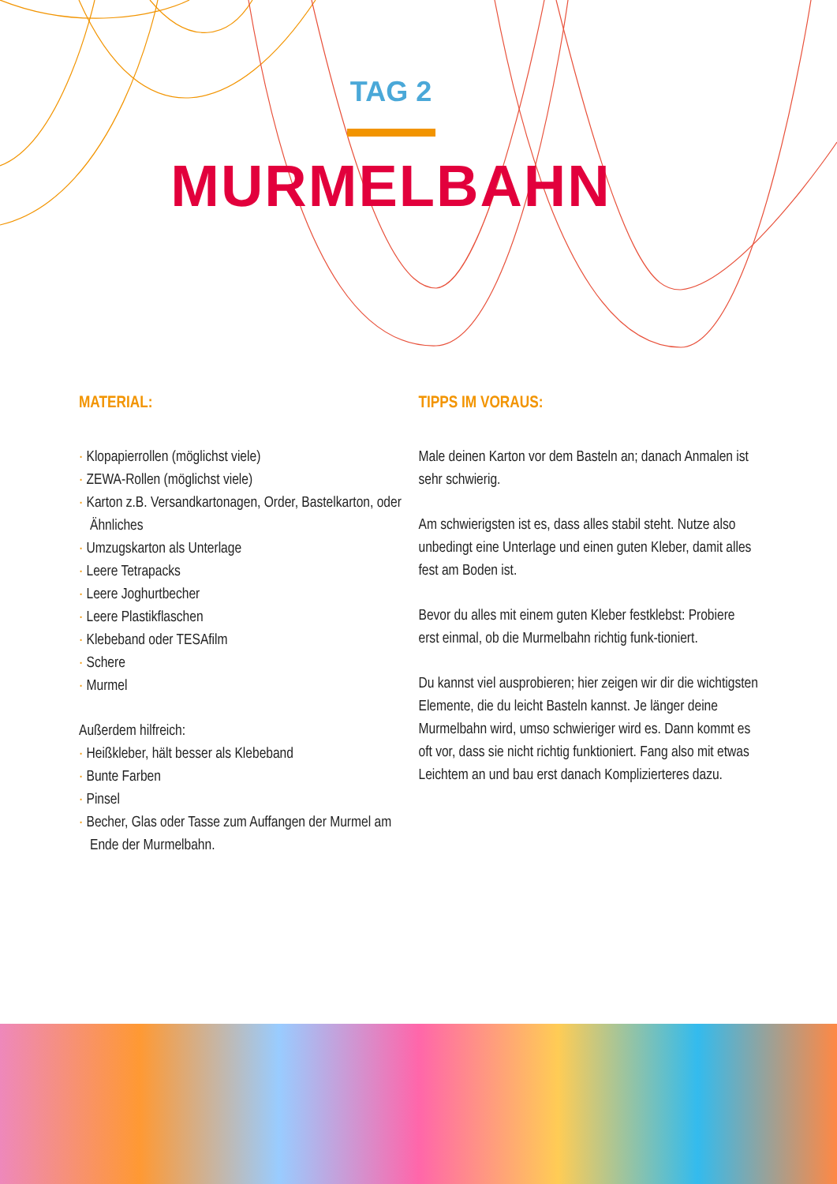TAG 2
MURMELBAHN
MATERIAL:
· Klopapierrollen (möglichst viele)
· ZEWA-Rollen (möglichst viele)
· Karton z.B. Versandkartonagen, Order, Bastelkarton, oder Ähnliches
· Umzugskarton als Unterlage
· Leere Tetrapacks
· Leere Joghurtbecher
· Leere Plastikflaschen
· Klebeband oder TESAfilm
· Schere
· Murmel
Außerdem hilfreich:
· Heißkleber, hält besser als Klebeband
· Bunte Farben
· Pinsel
· Becher, Glas oder Tasse zum Auffangen der Murmel am Ende der Murmelbahn.
TIPPS IM VORAUS:
Male deinen Karton vor dem Basteln an; danach Anmalen ist sehr schwierig.
Am schwierigsten ist es, dass alles stabil steht. Nutze also unbedingt eine Unterlage und einen guten Kleber, damit alles fest am Boden ist.
Bevor du alles mit einem guten Kleber festklebst: Probiere erst einmal, ob die Murmelbahn richtig funk-tioniert.
Du kannst viel ausprobieren; hier zeigen wir dir die wichtigsten Elemente, die du leicht Basteln kannst. Je länger deine Murmelbahn wird, umso schwieriger wird es. Dann kommt es oft vor, dass sie nicht richtig funktioniert. Fang also mit etwas Leichtem an und bau erst danach Komplizierteres dazu.